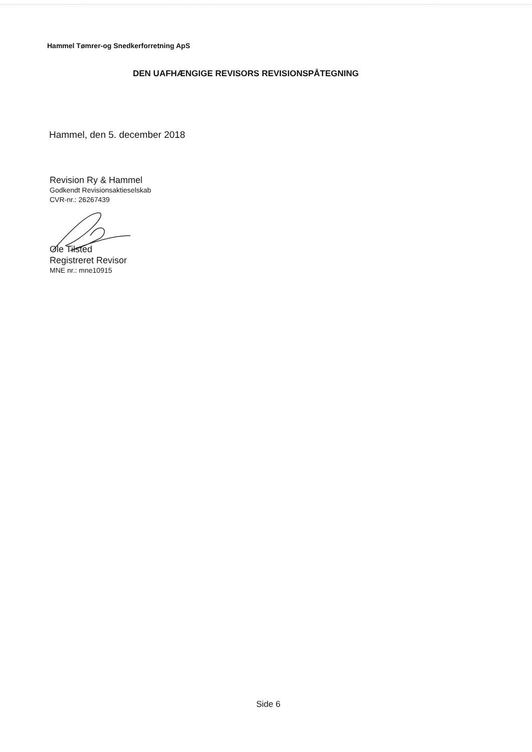Hammel Tømrer-og Snedkerforretning ApS
DEN UAFHÆNGIGE REVISORS REVISIONSPÅTEGNING
Hammel, den 5. december 2018
Revision Ry & Hammel
Godkendt Revisionsaktieselskab
CVR-nr.: 26267439
Ole Tilsted
Registreret Revisor
MNE nr.: mne10915
Side 6